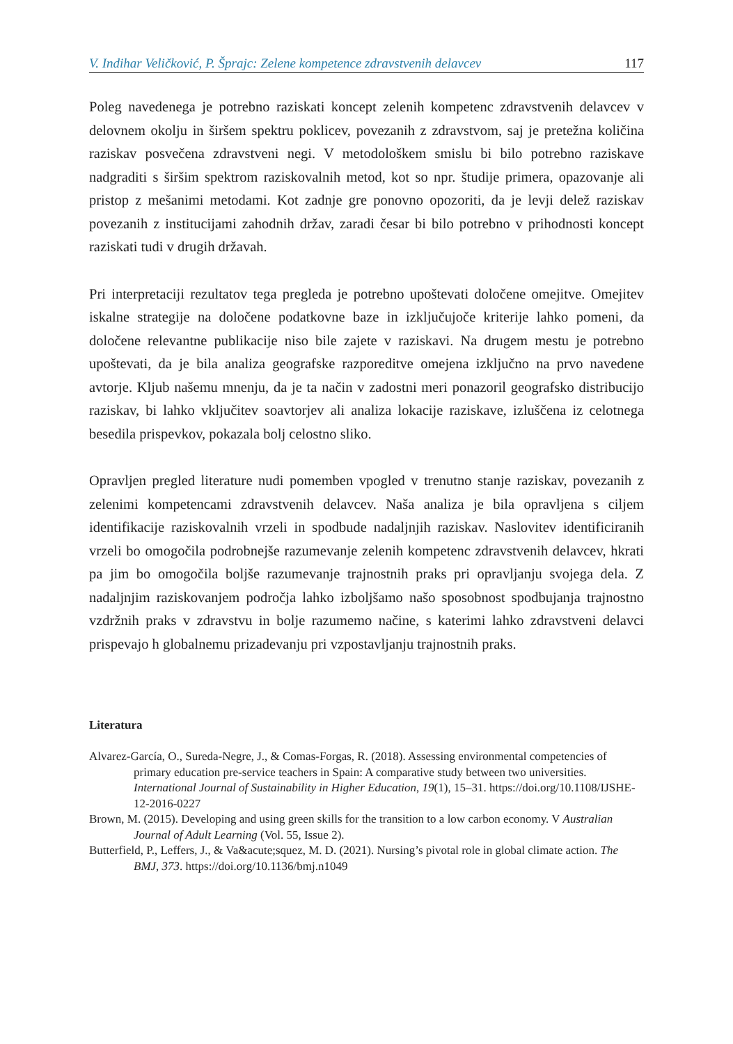V. Indihar Veličković, P. Šprajc: Zelene kompetence zdravstvenih delavcev 117
Poleg navedenega je potrebno raziskati koncept zelenih kompetenc zdravstvenih delavcev v delovnem okolju in širšem spektru poklicev, povezanih z zdravstvom, saj je pretežna količina raziskav posvečena zdravstveni negi. V metodološkem smislu bi bilo potrebno raziskave nadgraditi s širšim spektrom raziskovalnih metod, kot so npr. študije primera, opazovanje ali pristop z mešanimi metodami. Kot zadnje gre ponovno opozoriti, da je levji delež raziskav povezanih z institucijami zahodnih držav, zaradi česar bi bilo potrebno v prihodnosti koncept raziskati tudi v drugih državah.
Pri interpretaciji rezultatov tega pregleda je potrebno upoštevati določene omejitve. Omejitev iskalne strategije na določene podatkovne baze in izključujoče kriterije lahko pomeni, da določene relevantne publikacije niso bile zajete v raziskavi. Na drugem mestu je potrebno upoštevati, da je bila analiza geografske razporeditve omejena izključno na prvo navedene avtorje. Kljub našemu mnenju, da je ta način v zadostni meri ponazoril geografsko distribucijo raziskav, bi lahko vključitev soavtorjev ali analiza lokacije raziskave, izluščena iz celotnega besedila prispevkov, pokazala bolj celostno sliko.
Opravljen pregled literature nudi pomemben vpogled v trenutno stanje raziskav, povezanih z zelenimi kompetencami zdravstvenih delavcev. Naša analiza je bila opravljena s ciljem identifikacije raziskovalnih vrzeli in spodbude nadaljnjih raziskav. Naslovitev identificiranih vrzeli bo omogočila podrobnejše razumevanje zelenih kompetenc zdravstvenih delavcev, hkrati pa jim bo omogočila boljše razumevanje trajnostnih praks pri opravljanju svojega dela. Z nadaljnjim raziskovanjem področja lahko izboljšamo našo sposobnost spodbujanja trajnostno vzdržnih praks v zdravstvu in bolje razumemo načine, s katerimi lahko zdravstveni delavci prispevajo h globalnemu prizadevanju pri vzpostavljanju trajnostnih praks.
Literatura
Alvarez-García, O., Sureda-Negre, J., & Comas-Forgas, R. (2018). Assessing environmental competencies of primary education pre-service teachers in Spain: A comparative study between two universities. International Journal of Sustainability in Higher Education, 19(1), 15–31. https://doi.org/10.1108/IJSHE-12-2016-0227
Brown, M. (2015). Developing and using green skills for the transition to a low carbon economy. V Australian Journal of Adult Learning (Vol. 55, Issue 2).
Butterfield, P., Leffers, J., & Va&acute;squez, M. D. (2021). Nursing’s pivotal role in global climate action. The BMJ, 373. https://doi.org/10.1136/bmj.n1049